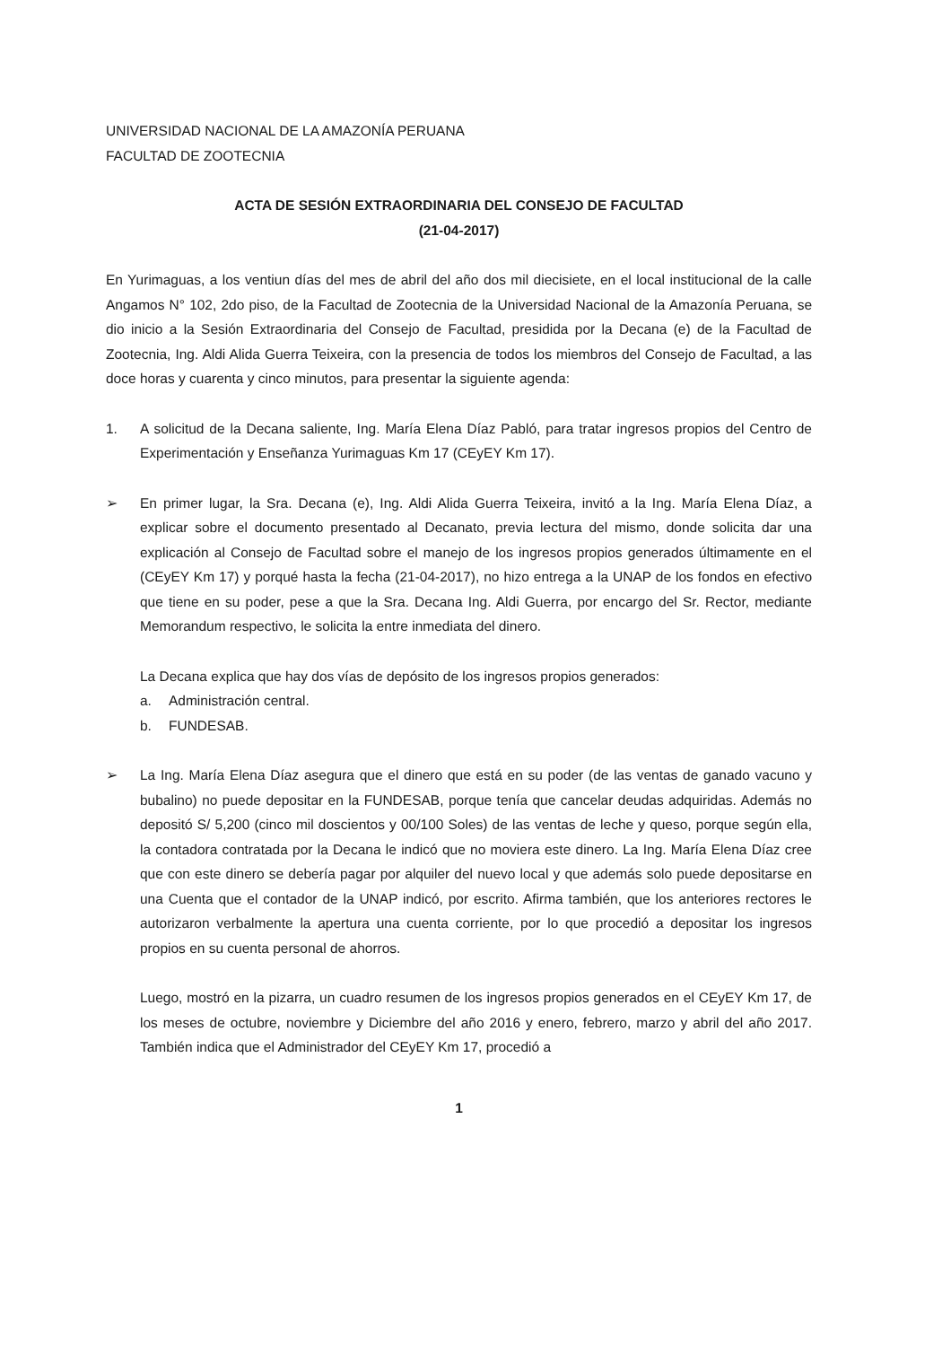UNIVERSIDAD NACIONAL DE LA AMAZONÍA PERUANA
FACULTAD DE ZOOTECNIA
ACTA DE SESIÓN EXTRAORDINARIA DEL CONSEJO DE FACULTAD
(21-04-2017)
En Yurimaguas, a los ventiun días del mes de abril del año dos mil diecisiete, en el local institucional de la calle Angamos N° 102, 2do piso, de la Facultad de Zootecnia de la Universidad Nacional de la Amazonía Peruana, se dio inicio a la Sesión Extraordinaria del Consejo de Facultad, presidida por la Decana (e) de la Facultad de Zootecnia, Ing. Aldi Alida Guerra Teixeira, con la presencia de todos los miembros del Consejo de Facultad, a las doce horas y cuarenta y cinco minutos, para presentar la siguiente agenda:
1. A solicitud de la Decana saliente, Ing. María Elena Díaz Pabló, para tratar ingresos propios del Centro de Experimentación y Enseñanza Yurimaguas Km 17 (CEyEY Km 17).
➢ En primer lugar, la Sra. Decana (e), Ing. Aldi Alida Guerra Teixeira, invitó a la Ing. María Elena Díaz, a explicar sobre el documento presentado al Decanato, previa lectura del mismo, donde solicita dar una explicación al Consejo de Facultad sobre el manejo de los ingresos propios generados últimamente en el (CEyEY Km 17) y porqué hasta la fecha (21-04-2017), no hizo entrega a la UNAP de los fondos en efectivo que tiene en su poder, pese a que la Sra. Decana Ing. Aldi Guerra, por encargo del Sr. Rector, mediante Memorandum respectivo, le solicita la entre inmediata del dinero.
La Decana explica que hay dos vías de depósito de los ingresos propios generados:
a. Administración central.
b. FUNDESAB.
➢ La Ing. María Elena Díaz asegura que el dinero que está en su poder (de las ventas de ganado vacuno y bubalino) no puede depositar en la FUNDESAB, porque tenía que cancelar deudas adquiridas. Además no depositó S/ 5,200 (cinco mil doscientos y 00/100 Soles) de las ventas de leche y queso, porque según ella, la contadora contratada por la Decana le indicó que no moviera este dinero. La Ing. María Elena Díaz cree que con este dinero se debería pagar por alquiler del nuevo local y que además solo puede depositarse en una Cuenta que el contador de la UNAP indicó, por escrito. Afirma también, que los anteriores rectores le autorizaron verbalmente la apertura una cuenta corriente, por lo que procedió a depositar los ingresos propios en su cuenta personal de ahorros.
Luego, mostró en la pizarra, un cuadro resumen de los ingresos propios generados en el CEyEY Km 17, de los meses de octubre, noviembre y Diciembre del año 2016 y enero, febrero, marzo y abril del año 2017. También indica que el Administrador del CEyEY Km 17, procedió a
1